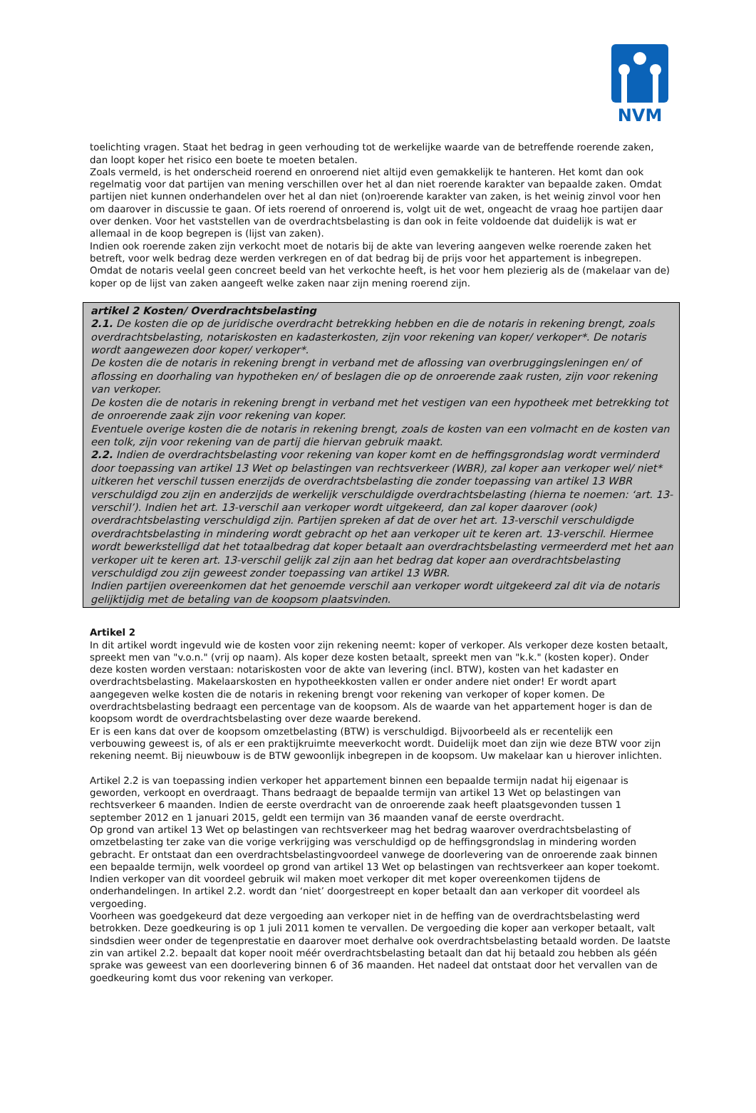NVM
toelichting vragen. Staat het bedrag in geen verhouding tot de werkelijke waarde van de betreffende roerende zaken, dan loopt koper het risico een boete te moeten betalen.
Zoals vermeld, is het onderscheid roerend en onroerend niet altijd even gemakkelijk te hanteren. Het komt dan ook regelmatig voor dat partijen van mening verschillen over het al dan niet roerende karakter van bepaalde zaken. Omdat partijen niet kunnen onderhandelen over het al dan niet (on)roerende karakter van zaken, is het weinig zinvol voor hen om daarover in discussie te gaan. Of iets roerend of onroerend is, volgt uit de wet, ongeacht de vraag hoe partijen daar over denken. Voor het vaststellen van de overdrachtsbelasting is dan ook in feite voldoende dat duidelijk is wat er allemaal in de koop begrepen is (lijst van zaken).
Indien ook roerende zaken zijn verkocht moet de notaris bij de akte van levering aangeven welke roerende zaken het betreft, voor welk bedrag deze werden verkregen en of dat bedrag bij de prijs voor het appartement is inbegrepen. Omdat de notaris veelal geen concreet beeld van het verkochte heeft, is het voor hem plezierig als de (makelaar van de) koper op de lijst van zaken aangeeft welke zaken naar zijn mening roerend zijn.
artikel 2 Kosten/ Overdrachtsbelasting
2.1. De kosten die op de juridische overdracht betrekking hebben en die de notaris in rekening brengt, zoals overdrachtsbelasting, notariskosten en kadasterkosten, zijn voor rekening van koper/ verkoper*. De notaris wordt aangewezen door koper/ verkoper*.
De kosten die de notaris in rekening brengt in verband met de aflossing van overbruggingsleningen en/ of aflossing en doorhaling van hypotheken en/ of beslagen die op de onroerende zaak rusten, zijn voor rekening van verkoper.
De kosten die de notaris in rekening brengt in verband met het vestigen van een hypotheek met betrekking tot de onroerende zaak zijn voor rekening van koper.
Eventuele overige kosten die de notaris in rekening brengt, zoals de kosten van een volmacht en de kosten van een tolk, zijn voor rekening van de partij die hiervan gebruik maakt.
2.2. Indien de overdrachtsbelasting voor rekening van koper komt en de heffingsgrondslag wordt verminderd door toepassing van artikel 13 Wet op belastingen van rechtsverkeer (WBR), zal koper aan verkoper wel/ niet* uitkeren het verschil tussen enerzijds de overdrachtsbelasting die zonder toepassing van artikel 13 WBR verschuldigd zou zijn en anderzijds de werkelijk verschuldigde overdrachtsbelasting (hierna te noemen: ‘art. 13-verschil’). Indien het art. 13-verschil aan verkoper wordt uitgekeerd, dan zal koper daarover (ook) overdrachtsbelasting verschuldigd zijn. Partijen spreken af dat de over het art. 13-verschil verschuldigde overdrachtsbelasting in mindering wordt gebracht op het aan verkoper uit te keren art. 13-verschil. Hiermee wordt bewerkstelligd dat het totaalbedrag dat koper betaalt aan overdrachtsbelasting vermeerderd met het aan verkoper uit te keren art. 13-verschil gelijk zal zijn aan het bedrag dat koper aan overdrachtsbelasting verschuldigd zou zijn geweest zonder toepassing van artikel 13 WBR.
Indien partijen overeenkomen dat het genoemde verschil aan verkoper wordt uitgekeerd zal dit via de notaris gelijktijdig met de betaling van de koopsom plaatsvinden.
Artikel 2
In dit artikel wordt ingevuld wie de kosten voor zijn rekening neemt: koper of verkoper. Als verkoper deze kosten betaalt, spreekt men van "v.o.n." (vrij op naam). Als koper deze kosten betaalt, spreekt men van "k.k." (kosten koper). Onder deze kosten worden verstaan: notariskosten voor de akte van levering (incl. BTW), kosten van het kadaster en overdrachtsbelasting. Makelaarskosten en hypotheekkosten vallen er onder andere niet onder! Er wordt apart aangegeven welke kosten die de notaris in rekening brengt voor rekening van verkoper of koper komen. De overdrachtsbelasting bedraagt een percentage van de koopsom. Als de waarde van het appartement hoger is dan de koopsom wordt de overdrachtsbelasting over deze waarde berekend.
Er is een kans dat over de koopsom omzetbelasting (BTW) is verschuldigd. Bijvoorbeeld als er recentelijk een verbouwing geweest is, of als er een praktijkruimte meeverkocht wordt. Duidelijk moet dan zijn wie deze BTW voor zijn rekening neemt. Bij nieuwbouw is de BTW gewoonlijk inbegrepen in de koopsom. Uw makelaar kan u hierover inlichten.
Artikel 2.2 is van toepassing indien verkoper het appartement binnen een bepaalde termijn nadat hij eigenaar is geworden, verkoopt en overdraagt. Thans bedraagt de bepaalde termijn van artikel 13 Wet op belastingen van rechtsverkeer 6 maanden. Indien de eerste overdracht van de onroerende zaak heeft plaatsgevonden tussen 1 september 2012 en 1 januari 2015, geldt een termijn van 36 maanden vanaf de eerste overdracht.
Op grond van artikel 13 Wet op belastingen van rechtsverkeer mag het bedrag waarover overdrachtsbelasting of omzetbelasting ter zake van die vorige verkrijging was verschuldigd op de heffingsgrondslag in mindering worden gebracht. Er ontstaat dan een overdrachtsbelastingvoordeel vanwege de doorlevering van de onroerende zaak binnen een bepaalde termijn, welk voordeel op grond van artikel 13 Wet op belastingen van rechtsverkeer aan koper toekomt. Indien verkoper van dit voordeel gebruik wil maken moet verkoper dit met koper overeenkomen tijdens de onderhandelingen. In artikel 2.2. wordt dan ‘niet’ doorgestreept en koper betaalt dan aan verkoper dit voordeel als vergoeding.
Voorheen was goedgekeurd dat deze vergoeding aan verkoper niet in de heffing van de overdrachtsbelasting werd betrokken. Deze goedkeuring is op 1 juli 2011 komen te vervallen. De vergoeding die koper aan verkoper betaalt, valt sindsdien weer onder de tegenprestatie en daarover moet derhalve ook overdrachtsbelasting betaald worden. De laatste zin van artikel 2.2. bepaalt dat koper nooit méér overdrachtsbelasting betaalt dan dat hij betaald zou hebben als géén sprake was geweest van een doorlevering binnen 6 of 36 maanden. Het nadeel dat ontstaat door het vervallen van de goedkeuring komt dus voor rekening van verkoper.